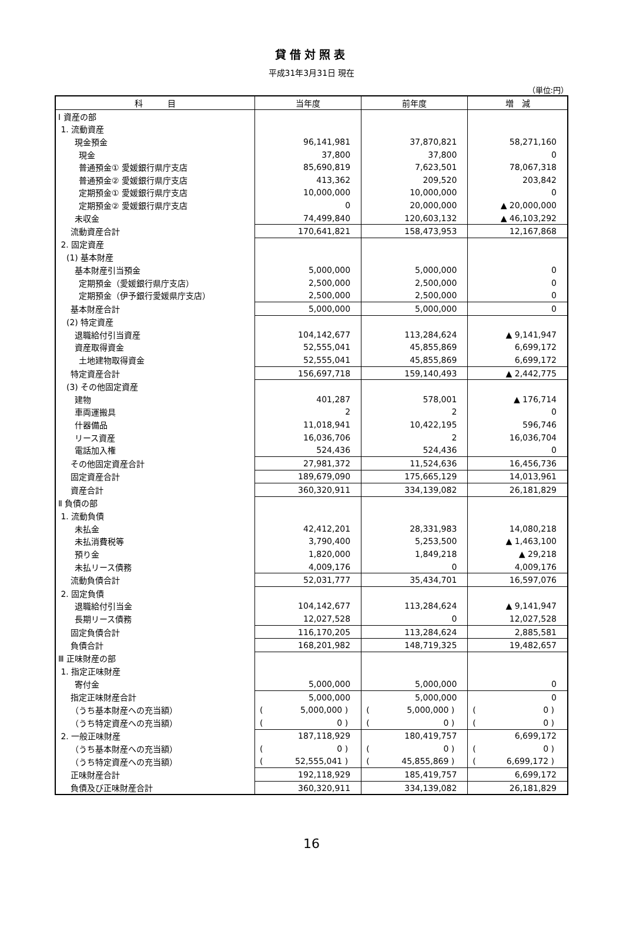貸借対照表
平成31年3月31日 現在
（単位:円）
| 科 目 | 当年度 | 前年度 | 増 減 |
| --- | --- | --- | --- |
| Ⅰ 資産の部 | | | |
| 1. 流動資産 | | | |
| 現金預金 | 96,141,981 | 37,870,821 | 58,271,160 |
| 現金 | 37,800 | 37,800 | 0 |
| 普通預金① 愛媛銀行県庁支店 | 85,690,819 | 7,623,501 | 78,067,318 |
| 普通預金② 愛媛銀行県庁支店 | 413,362 | 209,520 | 203,842 |
| 定期預金① 愛媛銀行県庁支店 | 10,000,000 | 10,000,000 | 0 |
| 定期預金② 愛媛銀行県庁支店 | 0 | 20,000,000 | ▲ 20,000,000 |
| 未収金 | 74,499,840 | 120,603,132 | ▲ 46,103,292 |
| 流動資産合計 | 170,641,821 | 158,473,953 | 12,167,868 |
| 2. 固定資産 | | | |
| (1) 基本財産 | | | |
| 基本財産引当預金 | 5,000,000 | 5,000,000 | 0 |
| 定期預金（愛媛銀行県庁支店） | 2,500,000 | 2,500,000 | 0 |
| 定期預金（伊予銀行愛媛県庁支店） | 2,500,000 | 2,500,000 | 0 |
| 基本財産合計 | 5,000,000 | 5,000,000 | 0 |
| (2) 特定資産 | | | |
| 退職給付引当資産 | 104,142,677 | 113,284,624 | ▲ 9,141,947 |
| 資産取得資金 | 52,555,041 | 45,855,869 | 6,699,172 |
| 土地建物取得資金 | 52,555,041 | 45,855,869 | 6,699,172 |
| 特定資産合計 | 156,697,718 | 159,140,493 | ▲ 2,442,775 |
| (3) その他固定資産 | | | |
| 建物 | 401,287 | 578,001 | ▲ 176,714 |
| 車両運搬具 | 2 | 2 | 0 |
| 什器備品 | 11,018,941 | 10,422,195 | 596,746 |
| リース資産 | 16,036,706 | 2 | 16,036,704 |
| 電話加入権 | 524,436 | 524,436 | 0 |
| その他固定資産合計 | 27,981,372 | 11,524,636 | 16,456,736 |
| 固定資産合計 | 189,679,090 | 175,665,129 | 14,013,961 |
| 資産合計 | 360,320,911 | 334,139,082 | 26,181,829 |
| Ⅱ 負債の部 | | | |
| 1. 流動負債 | | | |
| 未払金 | 42,412,201 | 28,331,983 | 14,080,218 |
| 未払消費税等 | 3,790,400 | 5,253,500 | ▲ 1,463,100 |
| 預り金 | 1,820,000 | 1,849,218 | ▲ 29,218 |
| 未払リース債務 | 4,009,176 | 0 | 4,009,176 |
| 流動負債合計 | 52,031,777 | 35,434,701 | 16,597,076 |
| 2. 固定負債 | | | |
| 退職給付引当金 | 104,142,677 | 113,284,624 | ▲ 9,141,947 |
| 長期リース債務 | 12,027,528 | 0 | 12,027,528 |
| 固定負債合計 | 116,170,205 | 113,284,624 | 2,885,581 |
| 負債合計 | 168,201,982 | 148,719,325 | 19,482,657 |
| Ⅲ 正味財産の部 | | | |
| 1. 指定正味財産 | | | |
| 寄付金 | 5,000,000 | 5,000,000 | 0 |
| 指定正味財産合計 | 5,000,000 | 5,000,000 | 0 |
| （うち基本財産への充当額） | ( 5,000,000 ) | ( 5,000,000 ) | ( 0 ) |
| （うち特定資産への充当額） | ( 0 ) | ( 0 ) | ( 0 ) |
| 2. 一般正味財産 | 187,118,929 | 180,419,757 | 6,699,172 |
| （うち基本財産への充当額） | ( 0 ) | ( 0 ) | ( 0 ) |
| （うち特定資産への充当額） | ( 52,555,041 ) | ( 45,855,869 ) | ( 6,699,172 ) |
| 正味財産合計 | 192,118,929 | 185,419,757 | 6,699,172 |
| 負債及び正味財産合計 | 360,320,911 | 334,139,082 | 26,181,829 |
16